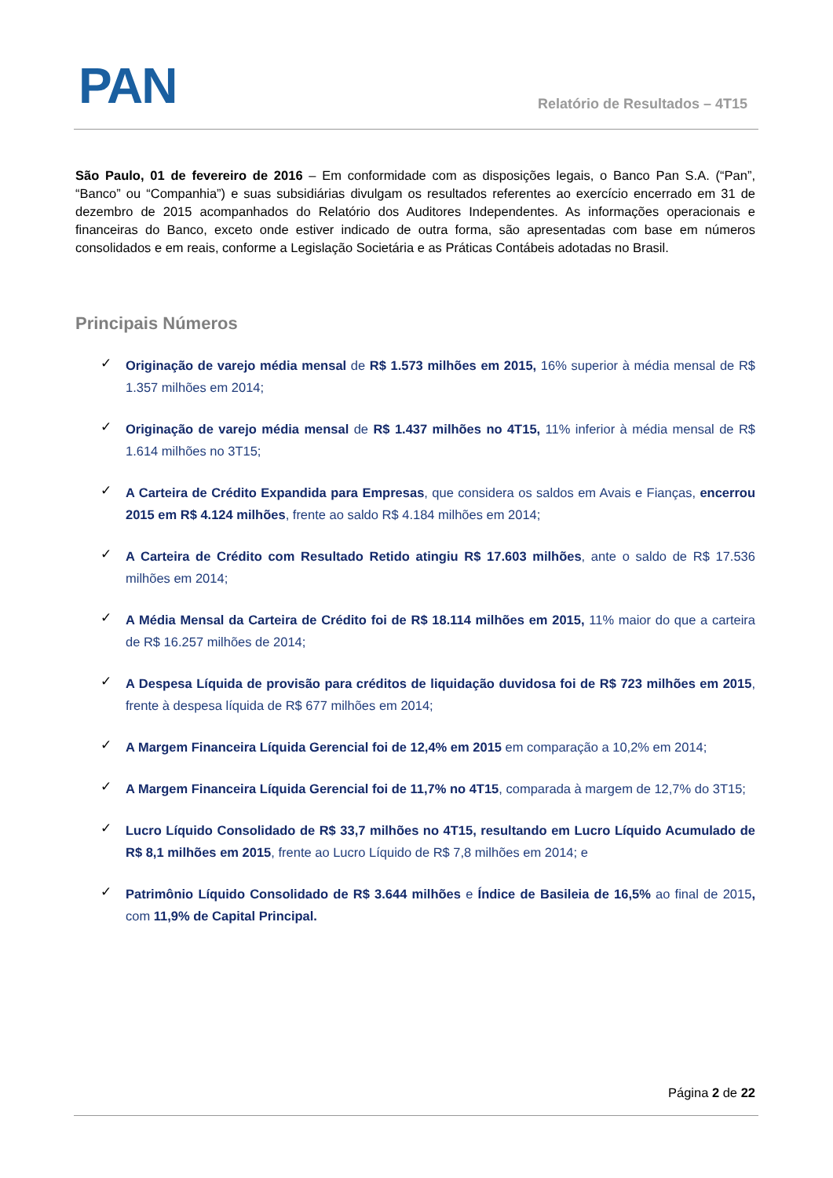PAN
Relatório de Resultados – 4T15
São Paulo, 01 de fevereiro de 2016 – Em conformidade com as disposições legais, o Banco Pan S.A. (“Pan”, “Banco” ou “Companhia”) e suas subsidiárias divulgam os resultados referentes ao exercício encerrado em 31 de dezembro de 2015 acompanhados do Relatório dos Auditores Independentes. As informações operacionais e financeiras do Banco, exceto onde estiver indicado de outra forma, são apresentadas com base em números consolidados e em reais, conforme a Legislação Societária e as Práticas Contábeis adotadas no Brasil.
Principais Números
✓ Originação de varejo média mensal de R$ 1.573 milhões em 2015, 16% superior à média mensal de R$ 1.357 milhões em 2014;
✓ Originação de varejo média mensal de R$ 1.437 milhões no 4T15, 11% inferior à média mensal de R$ 1.614 milhões no 3T15;
✓ A Carteira de Crédito Expandida para Empresas, que considera os saldos em Avais e Fianças, encerrou 2015 em R$ 4.124 milhões, frente ao saldo R$ 4.184 milhões em 2014;
✓ A Carteira de Crédito com Resultado Retido atingiu R$ 17.603 milhões, ante o saldo de R$ 17.536 milhões em 2014;
✓ A Média Mensal da Carteira de Crédito foi de R$ 18.114 milhões em 2015, 11% maior do que a carteira de R$ 16.257 milhões de 2014;
✓ A Despesa Líquida de provisão para créditos de liquidação duvidosa foi de R$ 723 milhões em 2015, frente à despesa líquida de R$ 677 milhões em 2014;
✓ A Margem Financeira Líquida Gerencial foi de 12,4% em 2015 em comparação a 10,2% em 2014;
✓ A Margem Financeira Líquida Gerencial foi de 11,7% no 4T15, comparada à margem de 12,7% do 3T15;
✓ Lucro Líquido Consolidado de R$ 33,7 milhões no 4T15, resultando em Lucro Líquido Acumulado de R$ 8,1 milhões em 2015, frente ao Lucro Líquido de R$ 7,8 milhões em 2014; e
✓ Patrimônio Líquido Consolidado de R$ 3.644 milhões e Índice de Basileia de 16,5% ao final de 2015, com 11,9% de Capital Principal.
Página 2 de 22